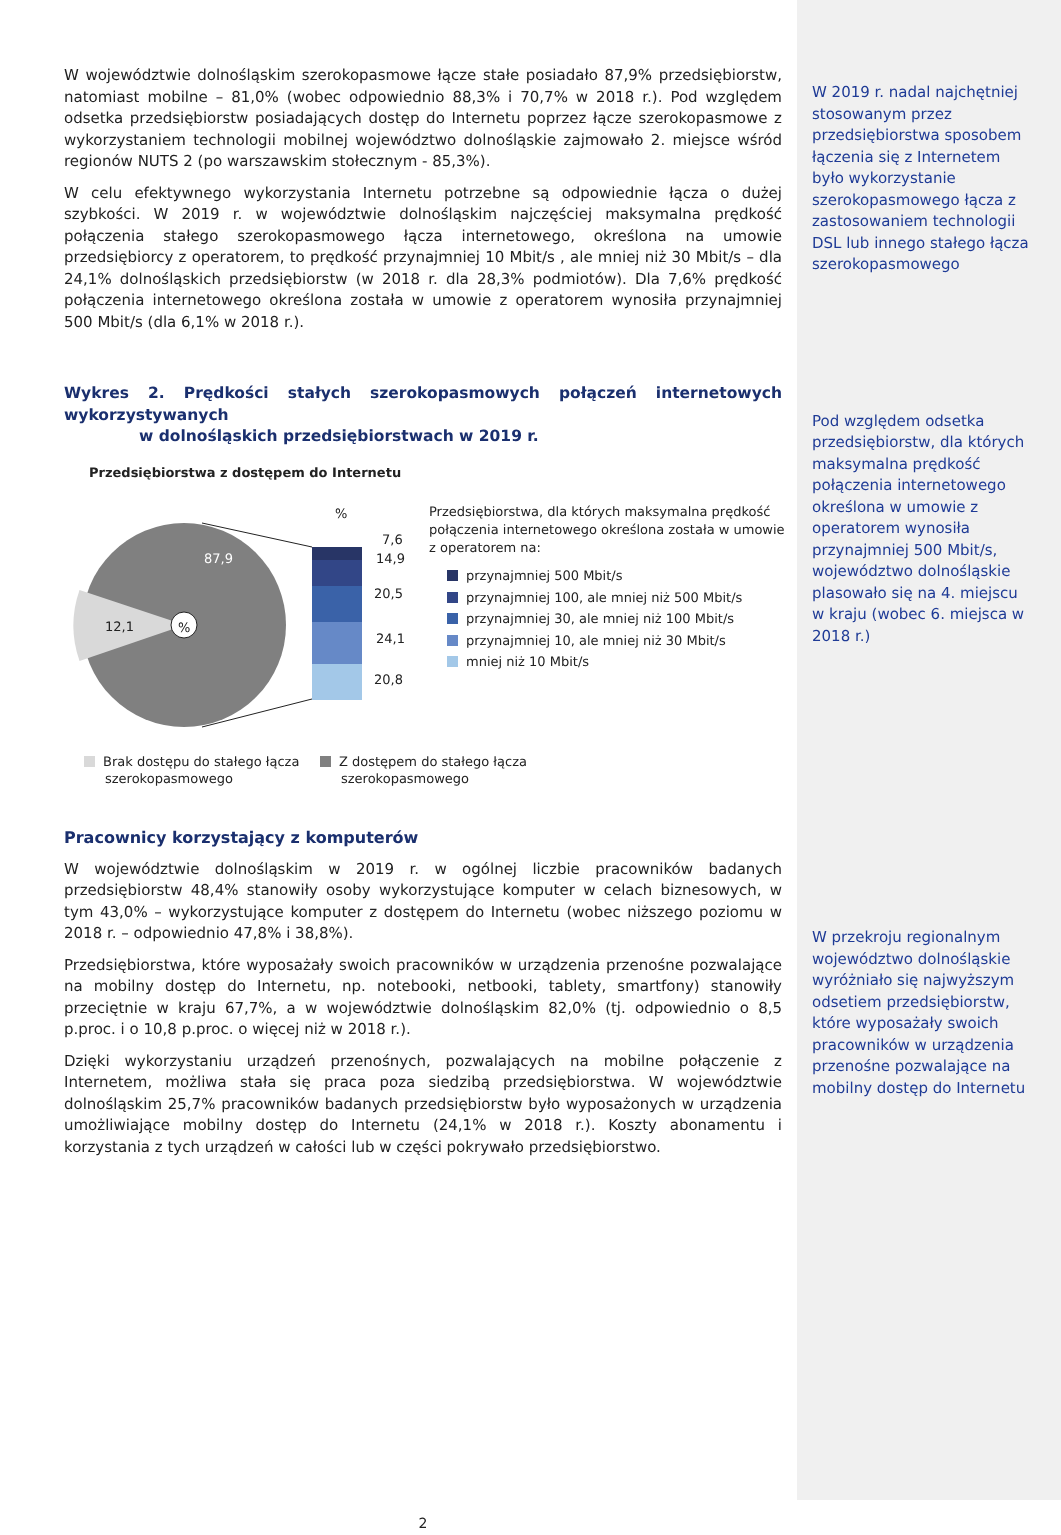W województwie dolnośląskim szerokopasmowe łącze stałe posiadało 87,9% przedsiębiorstw, natomiast mobilne – 81,0% (wobec odpowiednio 88,3% i 70,7% w 2018 r.). Pod względem odsetka przedsiębiorstw posiadających dostęp do Internetu poprzez łącze szerokopasmowe z wykorzystaniem technologii mobilnej województwo dolnośląskie zajmowało 2. miejsce wśród regionów NUTS 2 (po warszawskim stołecznym - 85,3%).
W celu efektywnego wykorzystania Internetu potrzebne są odpowiednie łącza o dużej szybkości. W 2019 r. w województwie dolnośląskim najczęściej maksymalna prędkość połączenia stałego szerokopasmowego łącza internetowego, określona na umowie przedsiębiorcy z operatorem, to prędkość przynajmniej 10 Mbit/s , ale mniej niż 30 Mbit/s – dla 24,1% dolnośląskich przedsiębiorstw (w 2018 r. dla 28,3% podmiotów). Dla 7,6% prędkość połączenia internetowego określona została w umowie z operatorem wynosiła przynajmniej 500 Mbit/s (dla 6,1% w 2018 r.).
Wykres 2. Prędkości stałych szerokopasmowych połączeń internetowych wykorzystywanych
w dolnośląskich przedsiębiorstwach w 2019 r.
Przedsiębiorstwa z dostępem do Internetu
87,9
12,1 %
%
7,6
14,9
20,5
24,1
20,8
Przedsiębiorstwa, dla których maksymalna prędkość połączenia internetowego określona została w umowie z operatorem na:
przynajmniej 500 Mbit/s
przynajmniej 100, ale mniej niż 500 Mbit/s
przynajmniej 30, ale mniej niż 100 Mbit/s
przynajmniej 10, ale mniej niż 30 Mbit/s
mniej niż 10 Mbit/s
Brak dostępu do stałego łącza
szerokopasmowego
Z dostępem do stałego łącza
szerokopasmowego
Pracownicy korzystający z komputerów
W województwie dolnośląskim w 2019 r. w ogólnej liczbie pracowników badanych przedsiębiorstw 48,4% stanowiły osoby wykorzystujące komputer w celach biznesowych, w tym 43,0% – wykorzystujące komputer z dostępem do Internetu (wobec niższego poziomu w 2018 r. – odpowiednio 47,8% i 38,8%).
Przedsiębiorstwa, które wyposażały swoich pracowników w urządzenia przenośne pozwalające na mobilny dostęp do Internetu, np. notebooki, netbooki, tablety, smartfony) stanowiły przeciętnie w kraju 67,7%, a w województwie dolnośląskim 82,0% (tj. odpowiednio o 8,5 p.proc. i o 10,8 p.proc. o więcej niż w 2018 r.).
Dzięki wykorzystaniu urządzeń przenośnych, pozwalających na mobilne połączenie z Internetem, możliwa stała się praca poza siedzibą przedsiębiorstwa. W województwie dolnośląskim 25,7% pracowników badanych przedsiębiorstw było wyposażonych w urządzenia umożliwiające mobilny dostęp do Internetu (24,1% w 2018 r.). Koszty abonamentu i korzystania z tych urządzeń w całości lub w części pokrywało przedsiębiorstwo.
2
W 2019 r. nadal najchętniej stosowanym przez przedsiębiorstwa sposobem łączenia się z Internetem było wykorzystanie szerokopasmowego łącza z zastosowaniem technologii DSL lub innego stałego łącza szerokopasmowego
Pod względem odsetka przedsiębiorstw, dla których maksymalna prędkość połączenia internetowego określona w umowie z operatorem wynosiła przynajmniej 500 Mbit/s, województwo dolnośląskie plasowało się na 4. miejscu w kraju (wobec 6. miejsca w 2018 r.)
W przekroju regionalnym województwo dolnośląskie wyróżniało się najwyższym odsetiem przedsiębiorstw, które wyposażały swoich pracowników w urządzenia przenośne pozwalające na mobilny dostęp do Internetu